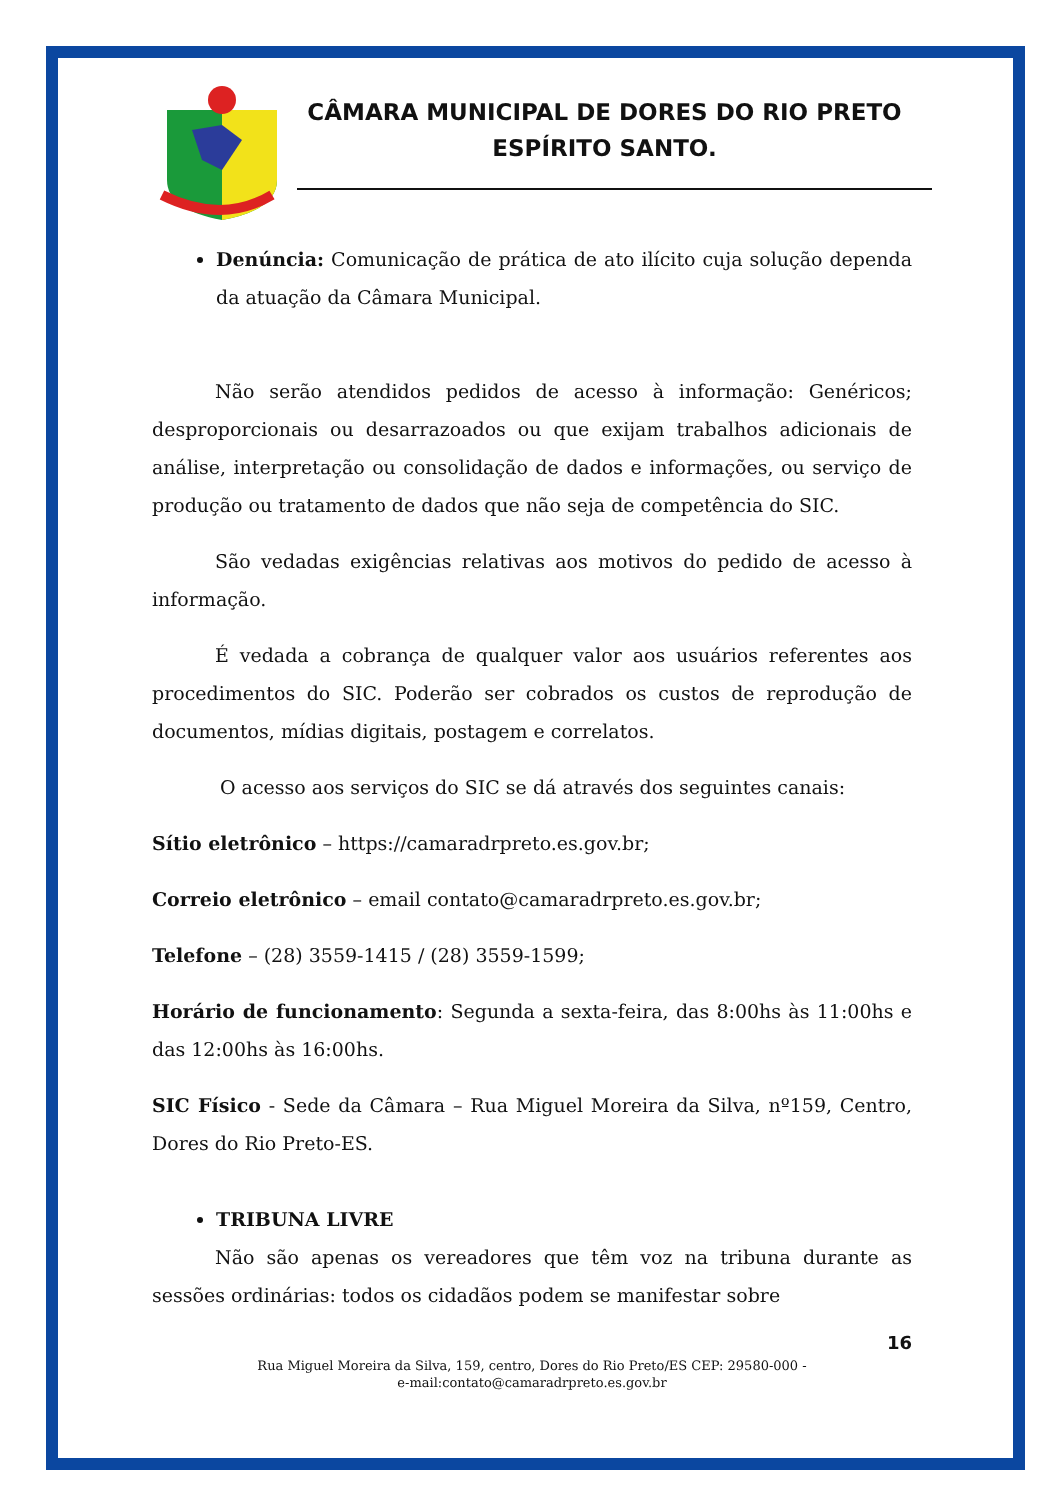CÂMARA MUNICIPAL DE DORES DO RIO PRETO
ESPÍRITO SANTO.
Denúncia: Comunicação de prática de ato ilícito cuja solução dependa da atuação da Câmara Municipal.
Não serão atendidos pedidos de acesso à informação: Genéricos; desproporcionais ou desarrazoados ou que exijam trabalhos adicionais de análise, interpretação ou consolidação de dados e informações, ou serviço de produção ou tratamento de dados que não seja de competência do SIC.
São vedadas exigências relativas aos motivos do pedido de acesso à informação.
É vedada a cobrança de qualquer valor aos usuários referentes aos procedimentos do SIC. Poderão ser cobrados os custos de reprodução de documentos, mídias digitais, postagem e correlatos.
O acesso aos serviços do SIC se dá através dos seguintes canais:
Sítio eletrônico – https://camaradrpreto.es.gov.br;
Correio eletrônico – email contato@camaradrpreto.es.gov.br;
Telefone – (28) 3559-1415 / (28) 3559-1599;
Horário de funcionamento: Segunda a sexta-feira, das 8:00hs às 11:00hs e das 12:00hs às 16:00hs.
SIC Físico - Sede da Câmara – Rua Miguel Moreira da Silva, nº159, Centro, Dores do Rio Preto-ES.
TRIBUNA LIVRE
Não são apenas os vereadores que têm voz na tribuna durante as sessões ordinárias: todos os cidadãos podem se manifestar sobre
16
Rua Miguel Moreira da Silva, 159, centro, Dores do Rio Preto/ES CEP: 29580-000 -
e-mail:contato@camaradrpreto.es.gov.br